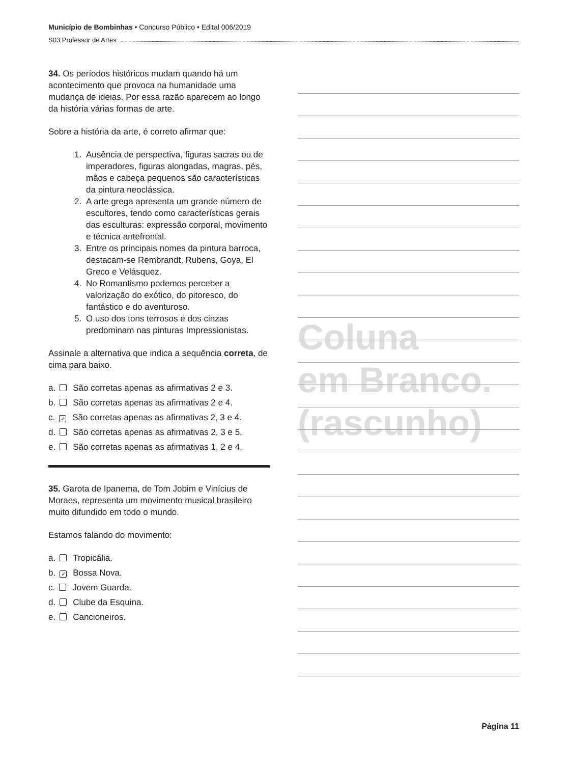Município de Bombinhas • Concurso Público • Edital 006/2019
S03 Professor de Artes
34. Os períodos históricos mudam quando há um acontecimento que provoca na humanidade uma mudança de ideias. Por essa razão aparecem ao longo da história várias formas de arte.
Sobre a história da arte, é correto afirmar que:
1. Ausência de perspectiva, figuras sacras ou de imperadores, figuras alongadas, magras, pés, mãos e cabeça pequenos são características da pintura neoclássica.
2. A arte grega apresenta um grande número de escultores, tendo como características gerais das esculturas: expressão corporal, movimento e técnica antefrontal.
3. Entre os principais nomes da pintura barroca, destacam-se Rembrandt, Rubens, Goya, El Greco e Velásquez.
4. No Romantismo podemos perceber a valorização do exótico, do pitoresco, do fantástico e do aventuroso.
5. O uso dos tons terrosos e dos cinzas predominam nas pinturas Impressionistas.
Assinale a alternativa que indica a sequência correta, de cima para baixo.
a. São corretas apenas as afirmativas 2 e 3.
b. São corretas apenas as afirmativas 2 e 4.
c. ✓ São corretas apenas as afirmativas 2, 3 e 4.
d. São corretas apenas as afirmativas 2, 3 e 5.
e. São corretas apenas as afirmativas 1, 2 e 4.
35. Garota de Ipanema, de Tom Jobim e Vinícius de Moraes, representa um movimento musical brasileiro muito difundido em todo o mundo.
Estamos falando do movimento:
a. Tropicália.
b. ✓ Bossa Nova.
c. Jovem Guarda.
d. Clube da Esquina.
e. Cancioneiros.
Coluna
em Branco.
(rascunho)
Página 11